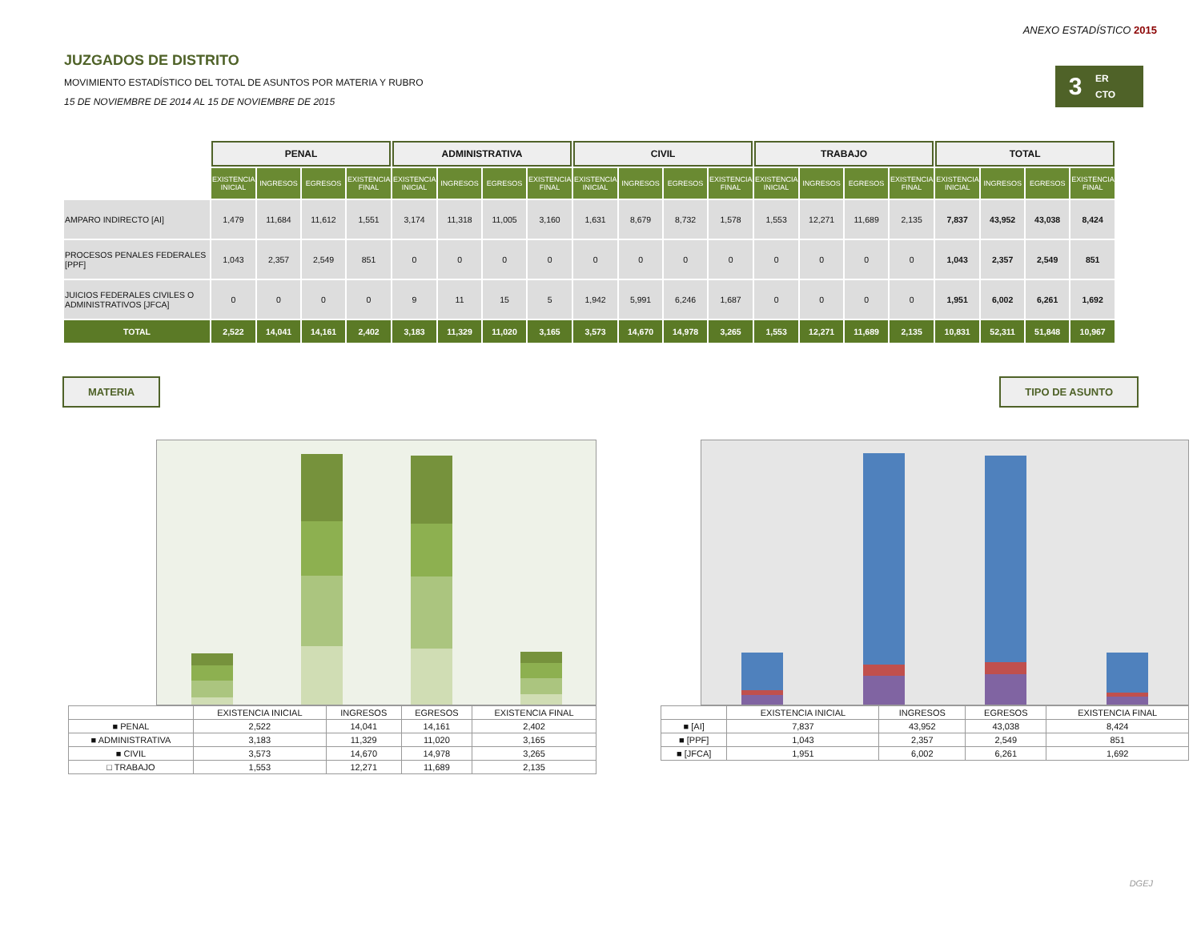ANEXO ESTADÍSTICO 2015
3
ER
CTO
JUZGADOS DE DISTRITO
MOVIMIENTO ESTADÍSTICO DEL TOTAL DE ASUNTOS POR MATERIA Y RUBRO
15 DE NOVIEMBRE DE 2014 AL 15 DE NOVIEMBRE DE 2015
| | PENAL | | | | ADMINISTRATIVA | | | | CIVIL | | | | TRABAJO | | | | TOTAL | | | |
| --- | --- | --- | --- | --- | --- | --- | --- | --- | --- | --- | --- | --- | --- | --- | --- | --- | --- | --- | --- | --- |
| | EXISTENCIA INICIAL | INGRESOS | EGRESOS | EXISTENCIA FINAL | EXISTENCIA INICIAL | INGRESOS | EGRESOS | EXISTENCIA FINAL | EXISTENCIA INICIAL | INGRESOS | EGRESOS | EXISTENCIA FINAL | EXISTENCIA INICIAL | INGRESOS | EGRESOS | EXISTENCIA FINAL | EXISTENCIA INICIAL | INGRESOS | EGRESOS | EXISTENCIA FINAL |
| AMPARO INDIRECTO [AI] | 1,479 | 11,684 | 11,612 | 1,551 | 3,174 | 11,318 | 11,005 | 3,160 | 1,631 | 8,679 | 8,732 | 1,578 | 1,553 | 12,271 | 11,689 | 2,135 | 7,837 | 43,952 | 43,038 | 8,424 |
| PROCESOS PENALES FEDERALES [PPF] | 1,043 | 2,357 | 2,549 | 851 | 0 | 0 | 0 | 0 | 0 | 0 | 0 | 0 | 0 | 0 | 0 | 0 | 1,043 | 2,357 | 2,549 | 851 |
| JUICIOS FEDERALES CIVILES O ADMINISTRATIVOS [JFCA] | 0 | 0 | 0 | 0 | 9 | 11 | 15 | 5 | 1,942 | 5,991 | 6,246 | 1,687 | 0 | 0 | 0 | 0 | 1,951 | 6,002 | 6,261 | 1,692 |
| TOTAL | 2,522 | 14,041 | 14,161 | 2,402 | 3,183 | 11,329 | 11,020 | 3,165 | 3,573 | 14,670 | 14,978 | 3,265 | 1,553 | 12,271 | 11,689 | 2,135 | 10,831 | 52,311 | 51,848 | 10,967 |
MATERIA TIPO DE ASUNTO
| | EXISTENCIA INICIAL | INGRESOS | EGRESOS | EXISTENCIA FINAL |
| --- | --- | --- | --- | --- |
| ■ PENAL | 2,522 | 14,041 | 14,161 | 2,402 |
| ■ ADMINISTRATIVA | 3,183 | 11,329 | 11,020 | 3,165 |
| ■ CIVIL | 3,573 | 14,670 | 14,978 | 3,265 |
| □ TRABAJO | 1,553 | 12,271 | 11,689 | 2,135 |
| | EXISTENCIA INICIAL | INGRESOS | EGRESOS | EXISTENCIA FINAL |
| --- | --- | --- | --- | --- |
| ■ [AI] | 7,837 | 43,952 | 43,038 | 8,424 |
| ■ [PPF] | 1,043 | 2,357 | 2,549 | 851 |
| ■ [JFCA] | 1,951 | 6,002 | 6,261 | 1,692 |
DGEJ